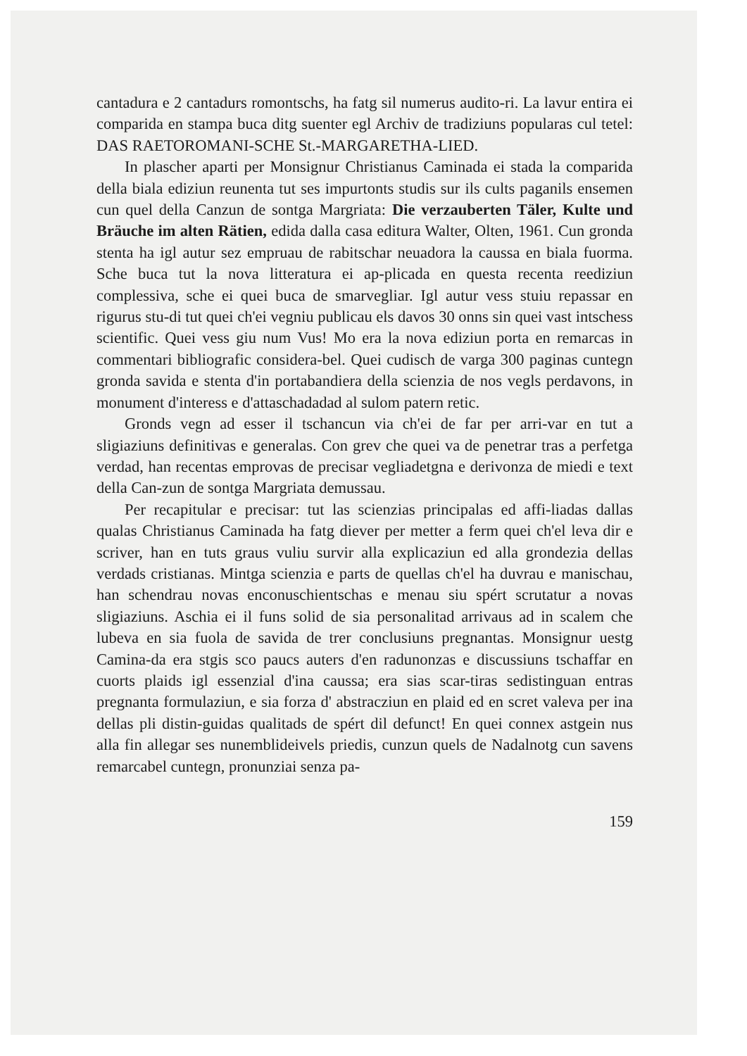cantadura e 2 cantadurs romontschs, ha fatg sil numerus audito-ri. La lavur entira ei comparida en stampa buca ditg suenter egl Archiv de tradiziuns popularas cul tetel: DAS RAETOROMANI-SCHE St.-MARGARETHA-LIED.
In plascher aparti per Monsignur Christianus Caminada ei stada la comparida della biala ediziun reunenta tut ses impurtonts studis sur ils cults paganils ensemen cun quel della Canzun de sontga Margriata: Die verzauberten Täler, Kulte und Bräuche im alten Rätien, edida dalla casa editura Walter, Olten, 1961. Cun gronda stenta ha igl autur sez empruau de rabitschar neuadora la caussa en biala fuorma. Sche buca tut la nova litteratura ei ap-plicada en questa recenta reediziun complessiva, sche ei quei buca de smarvegliar. Igl autur vess stuiu repassar en rigurus stu-di tut quei ch'ei vegniu publicau els davos 30 onns sin quei vast intschess scientific. Quei vess giu num Vus! Mo era la nova ediziun porta en remarcas in commentari bibliografic considera-bel. Quei cudisch de varga 300 paginas cuntegn gronda savida e stenta d'in portabandiera della scienzia de nos vegls perdavons, in monument d'interess e d'attaschadadad al sulom patern retic.
Gronds vegn ad esser il tschancun via ch'ei de far per arri-var en tut a sligiaziuns definitivas e generalas. Con grev che quei va de penetrar tras a perfetga verdad, han recentas emprovas de precisar vegliadetgna e derivonza de miedi e text della Can-zun de sontga Margriata demussau.
Per recapitular e precisar: tut las scienzias principalas ed affi-liadas dallas qualas Christianus Caminada ha fatg diever per metter a ferm quei ch'el leva dir e scriver, han en tuts graus vuliu survir alla explicaziun ed alla grondezia dellas verdads cristianas. Mintga scienzia e parts de quellas ch'el ha duvrau e manischau, han schendrau novas enconuschientschas e menau siu spért scrutatur a novas sligiaziuns. Aschia ei il funs solid de sia personalitad arrivaus ad in scalem che lubeva en sia fuola de savida de trer conclusiuns pregnantas. Monsignur uestg Camina-da era stgis sco paucs auters d'en radunonzas e discussiuns tschaffar en cuorts plaids igl essenzial d'ina caussa; era sias scar-tiras sedistinguan entras pregnanta formulaziun, e sia forza d' abstracziun en plaid ed en scret valeva per ina dellas pli distin-guidas qualitads de spért dil defunct! En quei connex astgein nus alla fin allegar ses nunemblideivels priedis, cunzun quels de Nadalnotg cun savens remarcabel cuntegn, pronunziai senza pa-
159